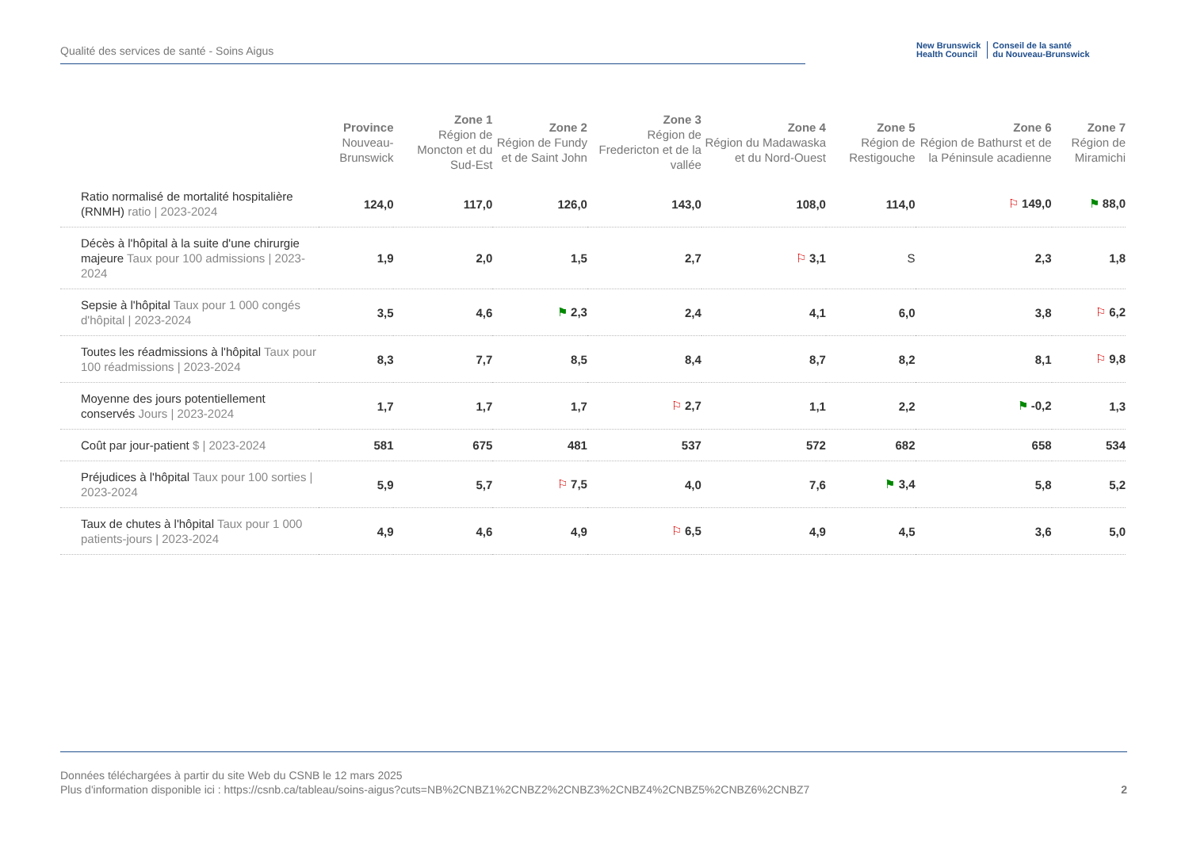Qualité des services de santé - Soins Aigus
New Brunswick
Health Council
Conseil de la santé
du Nouveau-Brunswick
| | Province Nouveau-Brunswick | Zone 1 Région de Moncton et du Sud-Est | Zone 2 Région de Fundy et de Saint John | Zone 3 Région de Fredericton et de la vallée | Zone 4 Région du Madawaska et du Nord-Ouest | Zone 5 Région de Restigouche | Zone 6 Région de Bathurst et de la Péninsule acadienne | Zone 7 Région de Miramichi |
| --- | --- | --- | --- | --- | --- | --- | --- | --- |
| Ratio normalisé de mortalité hospitalière (RNMH) ratio / 2023-2024 | 124,0 | 117,0 | 126,0 | 143,0 | 108,0 | 114,0 | ⚐ 149,0 | ⚑ 88,0 |
| Décès à l'hôpital à la suite d'une chirurgie majeure Taux pour 100 admissions / 2023-2024 | 1,9 | 2,0 | 1,5 | 2,7 | ⚐ 3,1 | S | 2,3 | 1,8 |
| Sepsie à l'hôpital Taux pour 1 000 congés d'hôpital / 2023-2024 | 3,5 | 4,6 | ⚑ 2,3 | 2,4 | 4,1 | 6,0 | 3,8 | ⚐ 6,2 |
| Toutes les réadmissions à l'hôpital Taux pour 100 réadmissions / 2023-2024 | 8,3 | 7,7 | 8,5 | 8,4 | 8,7 | 8,2 | 8,1 | ⚐ 9,8 |
| Moyenne des jours potentiellement conservés Jours / 2023-2024 | 1,7 | 1,7 | 1,7 | ⚐ 2,7 | 1,1 | 2,2 | ⚑ -0,2 | 1,3 |
| Coût par jour-patient $ / 2023-2024 | 581 | 675 | 481 | 537 | 572 | 682 | 658 | 534 |
| Préjudices à l'hôpital Taux pour 100 sorties / 2023-2024 | 5,9 | 5,7 | ⚐ 7,5 | 4,0 | 7,6 | ⚑ 3,4 | 5,8 | 5,2 |
| Taux de chutes à l'hôpital Taux pour 1 000 patients-jours / 2023-2024 | 4,9 | 4,6 | 4,9 | ⚐ 6,5 | 4,9 | 4,5 | 3,6 | 5,0 |
Données téléchargées à partir du site Web du CSNB le 12 mars 2025
Plus d'information disponible ici : https://csnb.ca/tableau/soins-aigus?cuts=NB%2CNBZ1%2CNBZ2%2CNBZ3%2CNBZ4%2CNBZ5%2CNBZ6%2CNBZ7
2